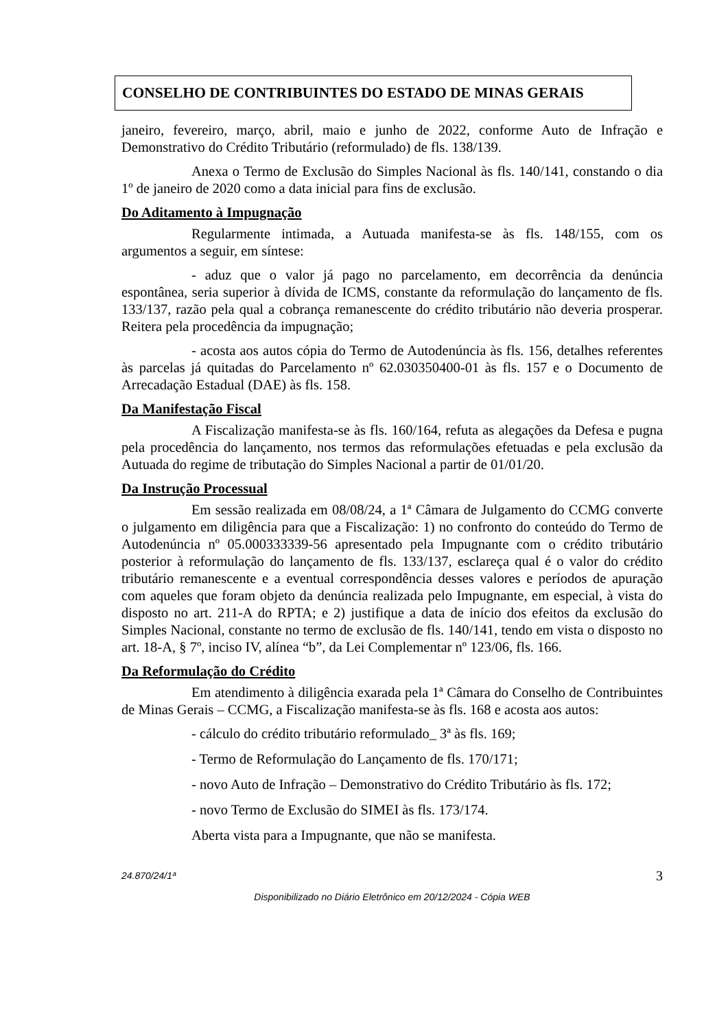CONSELHO DE CONTRIBUINTES DO ESTADO DE MINAS GERAIS
janeiro, fevereiro, março, abril, maio e junho de 2022, conforme Auto de Infração e Demonstrativo do Crédito Tributário (reformulado) de fls. 138/139.
Anexa o Termo de Exclusão do Simples Nacional às fls. 140/141, constando o dia 1º de janeiro de 2020 como a data inicial para fins de exclusão.
Do Aditamento à Impugnação
Regularmente intimada, a Autuada manifesta-se às fls. 148/155, com os argumentos a seguir, em síntese:
- aduz que o valor já pago no parcelamento, em decorrência da denúncia espontânea, seria superior à dívida de ICMS, constante da reformulação do lançamento de fls. 133/137, razão pela qual a cobrança remanescente do crédito tributário não deveria prosperar. Reitera pela procedência da impugnação;
- acosta aos autos cópia do Termo de Autodenúncia às fls. 156, detalhes referentes às parcelas já quitadas do Parcelamento nº 62.030350400-01 às fls. 157 e o Documento de Arrecadação Estadual (DAE) às fls. 158.
Da Manifestação Fiscal
A Fiscalização manifesta-se às fls. 160/164, refuta as alegações da Defesa e pugna pela procedência do lançamento, nos termos das reformulações efetuadas e pela exclusão da Autuada do regime de tributação do Simples Nacional a partir de 01/01/20.
Da Instrução Processual
Em sessão realizada em 08/08/24, a 1ª Câmara de Julgamento do CCMG converte o julgamento em diligência para que a Fiscalização: 1) no confronto do conteúdo do Termo de Autodenúncia nº 05.000333339-56 apresentado pela Impugnante com o crédito tributário posterior à reformulação do lançamento de fls. 133/137, esclareça qual é o valor do crédito tributário remanescente e a eventual correspondência desses valores e períodos de apuração com aqueles que foram objeto da denúncia realizada pelo Impugnante, em especial, à vista do disposto no art. 211-A do RPTA; e 2) justifique a data de início dos efeitos da exclusão do Simples Nacional, constante no termo de exclusão de fls. 140/141, tendo em vista o disposto no art. 18-A, § 7º, inciso IV, alínea “b”, da Lei Complementar nº 123/06, fls. 166.
Da Reformulação do Crédito
Em atendimento à diligência exarada pela 1ª Câmara do Conselho de Contribuintes de Minas Gerais – CCMG, a Fiscalização manifesta-se às fls. 168 e acosta aos autos:
- cálculo do crédito tributário reformulado_ 3ª às fls. 169;
- Termo de Reformulação do Lançamento de fls. 170/171;
- novo Auto de Infração – Demonstrativo do Crédito Tributário às fls. 172;
- novo Termo de Exclusão do SIMEI às fls. 173/174.
Aberta vista para a Impugnante, que não se manifesta.
24.870/24/1ª 3
Disponibilizado no Diário Eletrônico em 20/12/2024 - Cópia WEB